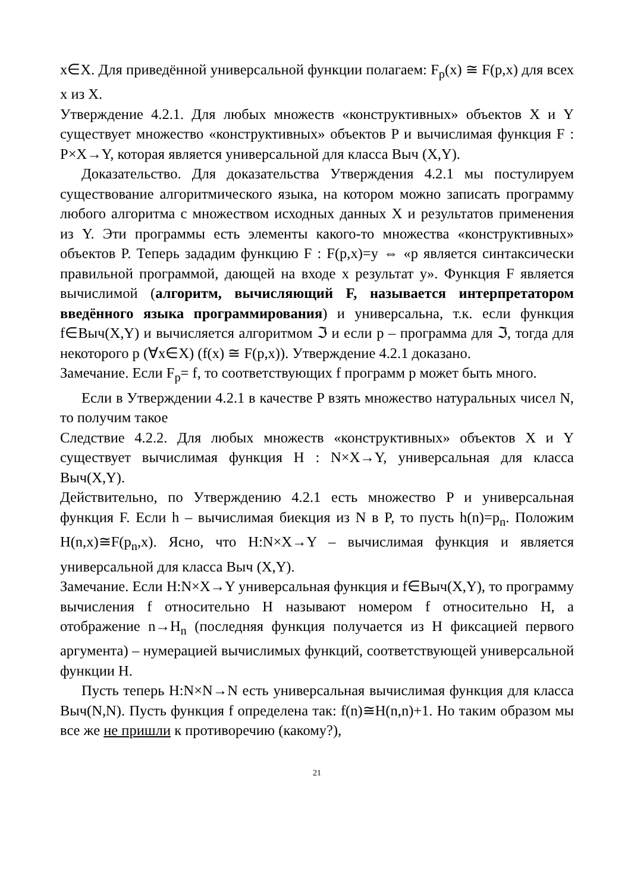x∈X. Для приведённой универсальной функции полагаем: F<sub>p</sub>(x) ≅ F(p,x) для всех x из X.
Утверждение 4.2.1. Для любых множеств «конструктивных» объектов X и Y существует множество «конструктивных» объектов P и вычислимая функция F : P×X→Y, которая является универсальной для класса Выч (X,Y).
Доказательство. Для доказательства Утверждения 4.2.1 мы постулируем существование алгоритмического языка, на котором можно записать программу любого алгоритма с множеством исходных данных X и результатов применения из Y. Эти программы есть элементы какого-то множества «конструктивных» объектов P. Теперь зададим функцию F : F(p,x)=y ⇔ «p является синтаксически правильной программой, дающей на входе x результат y». Функция F является вычислимой (алгоритм, вычисляющий F, называется интерпретатором введённого языка программирования) и универсальна, т.к. если функция f∈Выч(X,Y) и вычисляется алгоритмом ℑ и если p – программа для ℑ, тогда для некоторого p (∀x∈X) (f(x) ≅ F(p,x)). Утверждение 4.2.1 доказано.
Замечание. Если F<sub>p</sub>= f, то соответствующих f программ p может быть много.
Если в Утверждении 4.2.1 в качестве P взять множество натуральных чисел N, то получим такое
Следствие 4.2.2. Для любых множеств «конструктивных» объектов X и Y существует вычислимая функция H : N×X→Y, универсальная для класса Выч(X,Y).
Действительно, по Утверждению 4.2.1 есть множество P и универсальная функция F. Если h – вычислимая биекция из N в P, то пусть h(n)=p<sub>n</sub>. Положим H(n,x)≅F(p<sub>n</sub>,x). Ясно, что H:N×X→Y – вычислимая функция и является универсальной для класса Выч (X,Y).
Замечание. Если H:N×X→Y универсальная функция и f∈Выч(X,Y), то программу вычисления f относительно H называют номером f относительно H, а отображение n→H<sub>n</sub> (последняя функция получается из H фиксацией первого аргумента) – нумерацией вычислимых функций, соответствующей универсальной функции H.
Пусть теперь H:N×N→N есть универсальная вычислимая функция для класса Выч(N,N). Пусть функция f определена так: f(n)≅H(n,n)+1. Но таким образом мы все же не пришли к противоречию (какому?),
21